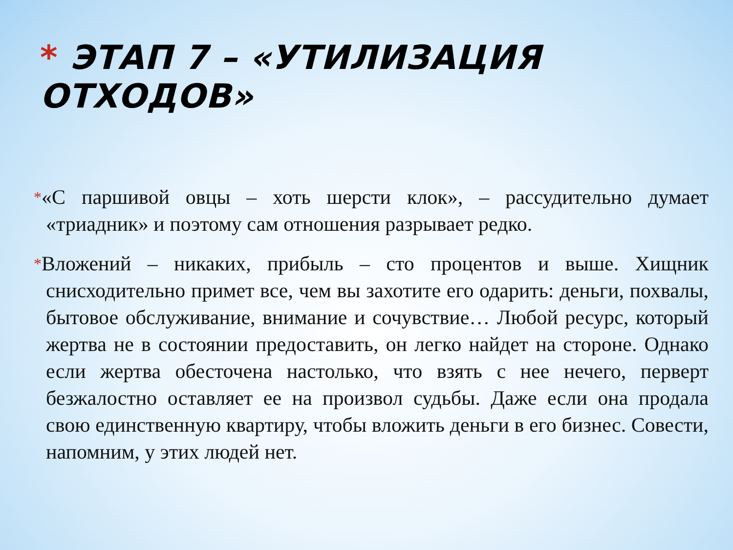* ЭТАП 7 – «УТИЛИЗАЦИЯ ОТХОДОВ»
*«С паршивой овцы – хоть шерсти клок», – рассудительно думает «триадник» и поэтому сам отношения разрывает редко.
*Вложений – никаких, прибыль – сто процентов и выше. Хищник снисходительно примет все, чем вы захотите его одарить: деньги, похвалы, бытовое обслуживание, внимание и сочувствие… Любой ресурс, который жертва не в состоянии предоставить, он легко найдет на стороне. Однако если жертва обесточена настолько, что взять с нее нечего, перверт безжалостно оставляет ее на произвол судьбы. Даже если она продала свою единственную квартиру, чтобы вложить деньги в его бизнес. Совести, напомним, у этих людей нет.